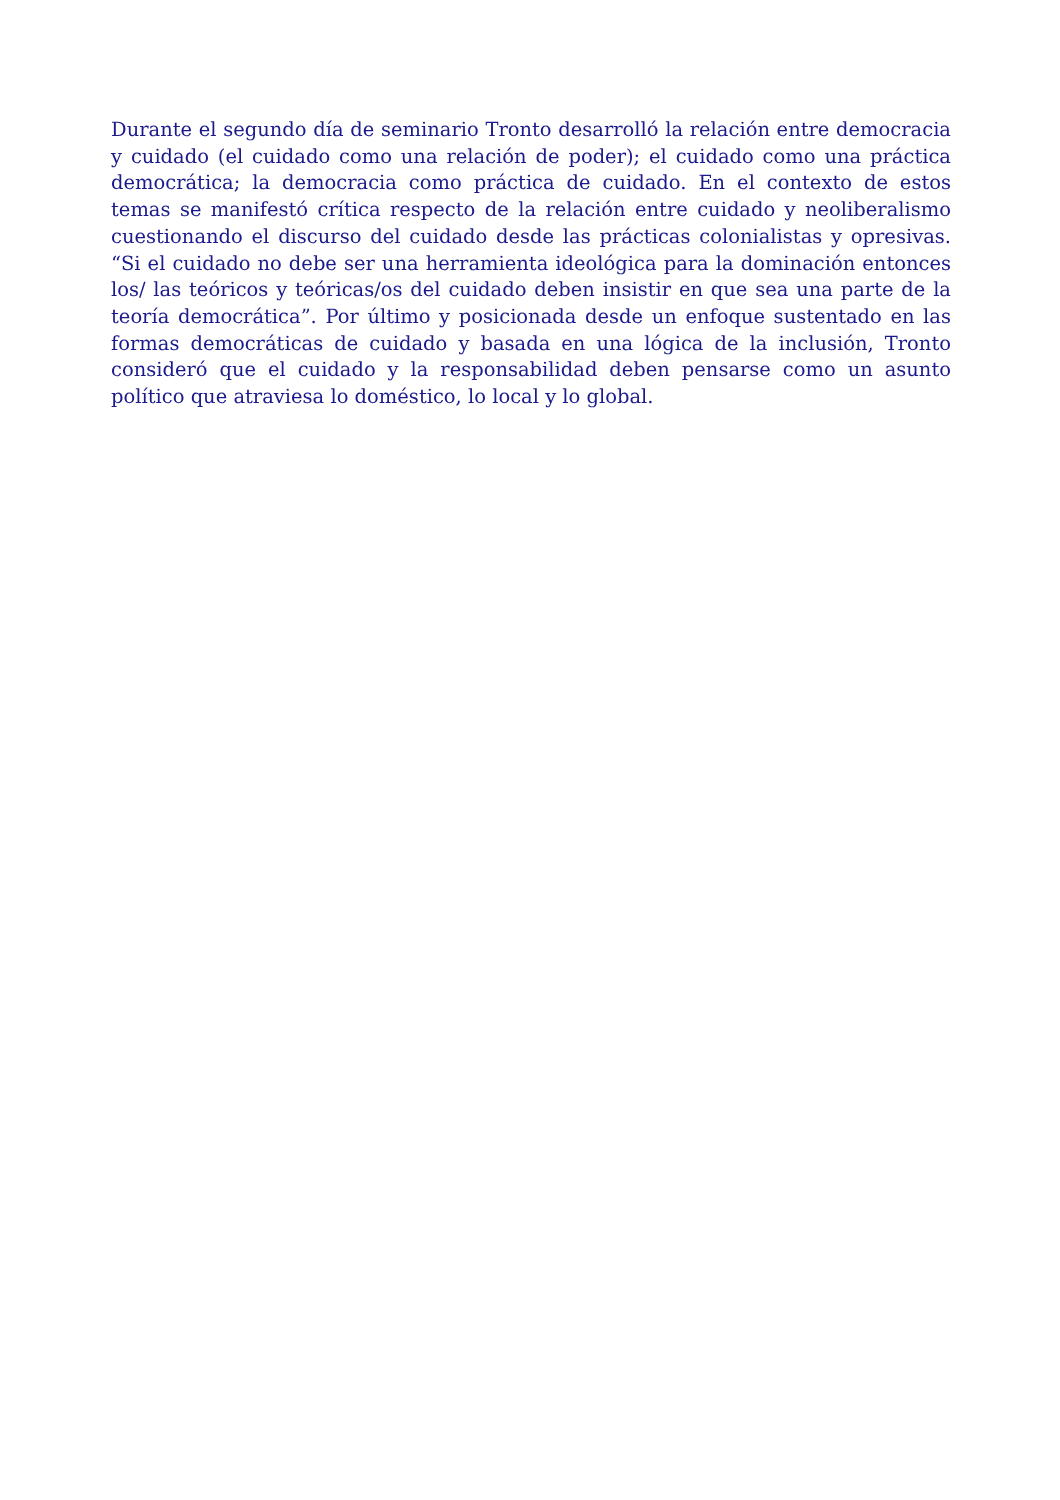Durante el segundo día de seminario Tronto desarrolló la relación entre democracia y cuidado (el cuidado como una relación de poder); el cuidado como una práctica democrática; la democracia como práctica de cuidado. En el contexto de estos temas se manifestó crítica respecto de la relación entre cuidado y neoliberalismo cuestionando el discurso del cuidado desde las prácticas colonialistas y opresivas. “Si el cuidado no debe ser una herramienta ideológica para la dominación entonces los/ las teóricos y teóricas/os del cuidado deben insistir en que sea una parte de la teoría democrática”. Por último y posicionada desde un enfoque sustentado en las formas democráticas de cuidado y basada en una lógica de la inclusión, Tronto consideró que el cuidado y la responsabilidad deben pensarse como un asunto político que atraviesa lo doméstico, lo local y lo global.